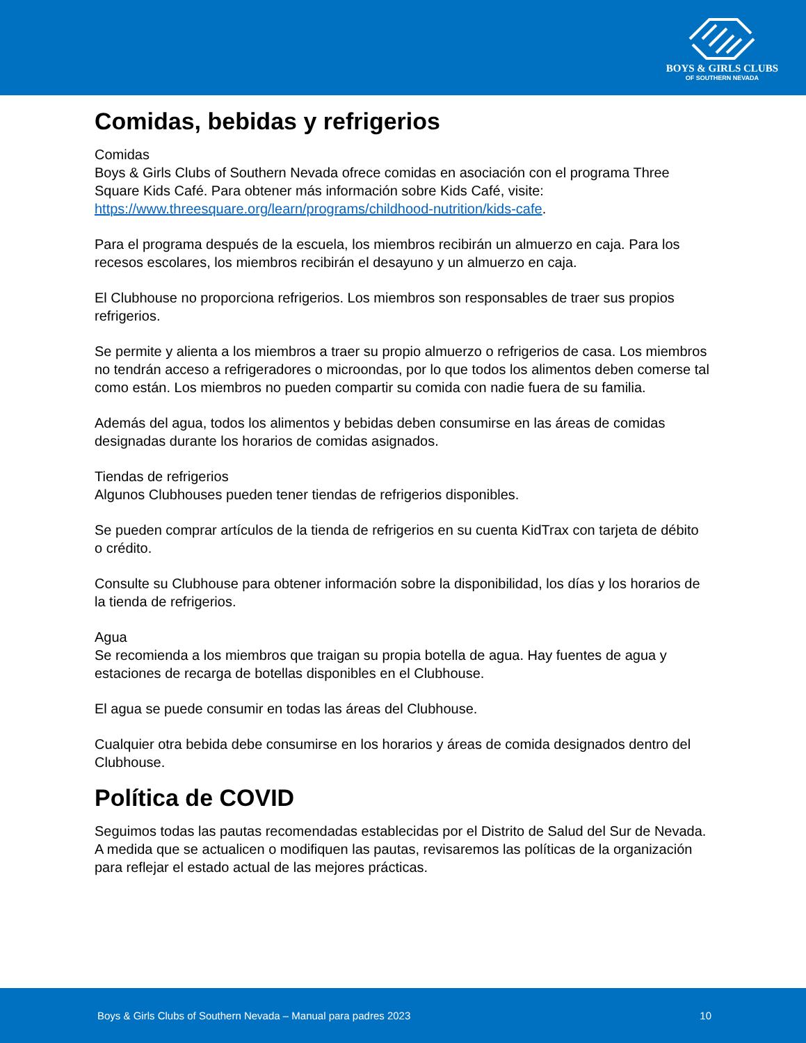BOYS & GIRLS CLUBS
OF SOUTHERN NEVADA
Comidas, bebidas y refrigerios
Comidas
Boys & Girls Clubs of Southern Nevada ofrece comidas en asociación con el programa Three Square Kids Café. Para obtener más información sobre Kids Café, visite: https://www.threesquare.org/learn/programs/childhood-nutrition/kids-cafe.
Para el programa después de la escuela, los miembros recibirán un almuerzo en caja. Para los recesos escolares, los miembros recibirán el desayuno y un almuerzo en caja.
El Clubhouse no proporciona refrigerios. Los miembros son responsables de traer sus propios refrigerios.
Se permite y alienta a los miembros a traer su propio almuerzo o refrigerios de casa. Los miembros no tendrán acceso a refrigeradores o microondas, por lo que todos los alimentos deben comerse tal como están. Los miembros no pueden compartir su comida con nadie fuera de su familia.
Además del agua, todos los alimentos y bebidas deben consumirse en las áreas de comidas designadas durante los horarios de comidas asignados.
Tiendas de refrigerios
Algunos Clubhouses pueden tener tiendas de refrigerios disponibles.
Se pueden comprar artículos de la tienda de refrigerios en su cuenta KidTrax con tarjeta de débito o crédito.
Consulte su Clubhouse para obtener información sobre la disponibilidad, los días y los horarios de la tienda de refrigerios.
Agua
Se recomienda a los miembros que traigan su propia botella de agua. Hay fuentes de agua y estaciones de recarga de botellas disponibles en el Clubhouse.
El agua se puede consumir en todas las áreas del Clubhouse.
Cualquier otra bebida debe consumirse en los horarios y áreas de comida designados dentro del Clubhouse.
Política de COVID
Seguimos todas las pautas recomendadas establecidas por el Distrito de Salud del Sur de Nevada. A medida que se actualicen o modifiquen las pautas, revisaremos las políticas de la organización para reflejar el estado actual de las mejores prácticas.
Boys & Girls Clubs of Southern Nevada – Manual para padres 2023 10